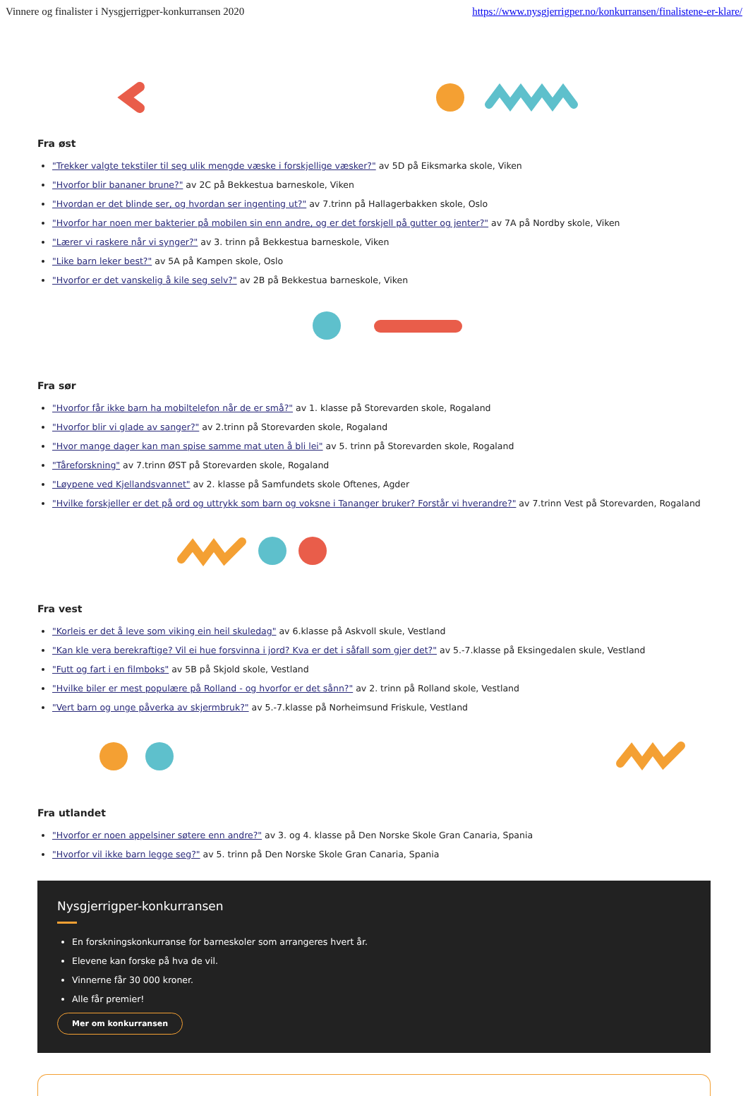Vinnere og finalister i Nysgjerrigper-konkurransen 2020 https://www.nysgjerrigper.no/konkurransen/finalistene-er-klare/
Fra øst
"Trekker valgte tekstiler til seg ulik mengde væske i forskjellige væsker?" av 5D på Eiksmarka skole, Viken
"Hvorfor blir bananer brune?" av 2C på Bekkestua barneskole, Viken
"Hvordan er det blinde ser, og hvordan ser ingenting ut?" av 7.trinn på Hallagerbakken skole, Oslo
"Hvorfor har noen mer bakterier på mobilen sin enn andre, og er det forskjell på gutter og jenter?" av 7A på Nordby skole, Viken
"Lærer vi raskere når vi synger?" av 3. trinn på Bekkestua barneskole, Viken
"Like barn leker best?" av 5A på Kampen skole, Oslo
"Hvorfor er det vanskelig å kile seg selv?" av 2B på Bekkestua barneskole, Viken
Fra sør
"Hvorfor får ikke barn ha mobiltelefon når de er små?" av 1. klasse på Storevarden skole, Rogaland
"Hvorfor blir vi glade av sanger?" av 2.trinn på Storevarden skole, Rogaland
"Hvor mange dager kan man spise samme mat uten å bli lei" av 5. trinn på Storevarden skole, Rogaland
"Tåreforskning" av 7.trinn ØST på Storevarden skole, Rogaland
"Løypene ved Kjellandsvannet" av 2. klasse på Samfundets skole Oftenes, Agder
"Hvilke forskjeller er det på ord og uttrykk som barn og voksne i Tananger bruker? Forstår vi hverandre?" av 7.trinn Vest på Storevarden, Rogaland
Fra vest
"Korleis er det å leve som viking ein heil skuledag" av 6.klasse på Askvoll skule, Vestland
"Kan kle vera berekraftige? Vil ei hue forsvinna i jord? Kva er det i såfall som gjer det?" av 5.-7.klasse på Eksingedalen skule, Vestland
"Futt og fart i en filmboks" av 5B på Skjold skole, Vestland
"Hvilke biler er mest populære på Rolland - og hvorfor er det sånn?" av 2. trinn på Rolland skole, Vestland
"Vert barn og unge påverka av skjermbruk?" av 5.-7.klasse på Norheimsund Friskule, Vestland
Fra utlandet
"Hvorfor er noen appelsiner søtere enn andre?" av 3. og 4. klasse på Den Norske Skole Gran Canaria, Spania
"Hvorfor vil ikke barn legge seg?" av 5. trinn på Den Norske Skole Gran Canaria, Spania
Nysgjerrigper-konkurransen
En forskningskonkurranse for barneskoler som arrangeres hvert år.
Elevene kan forske på hva de vil.
Vinnerne får 30 000 kroner.
Alle får premier!
Mer om konkurransen